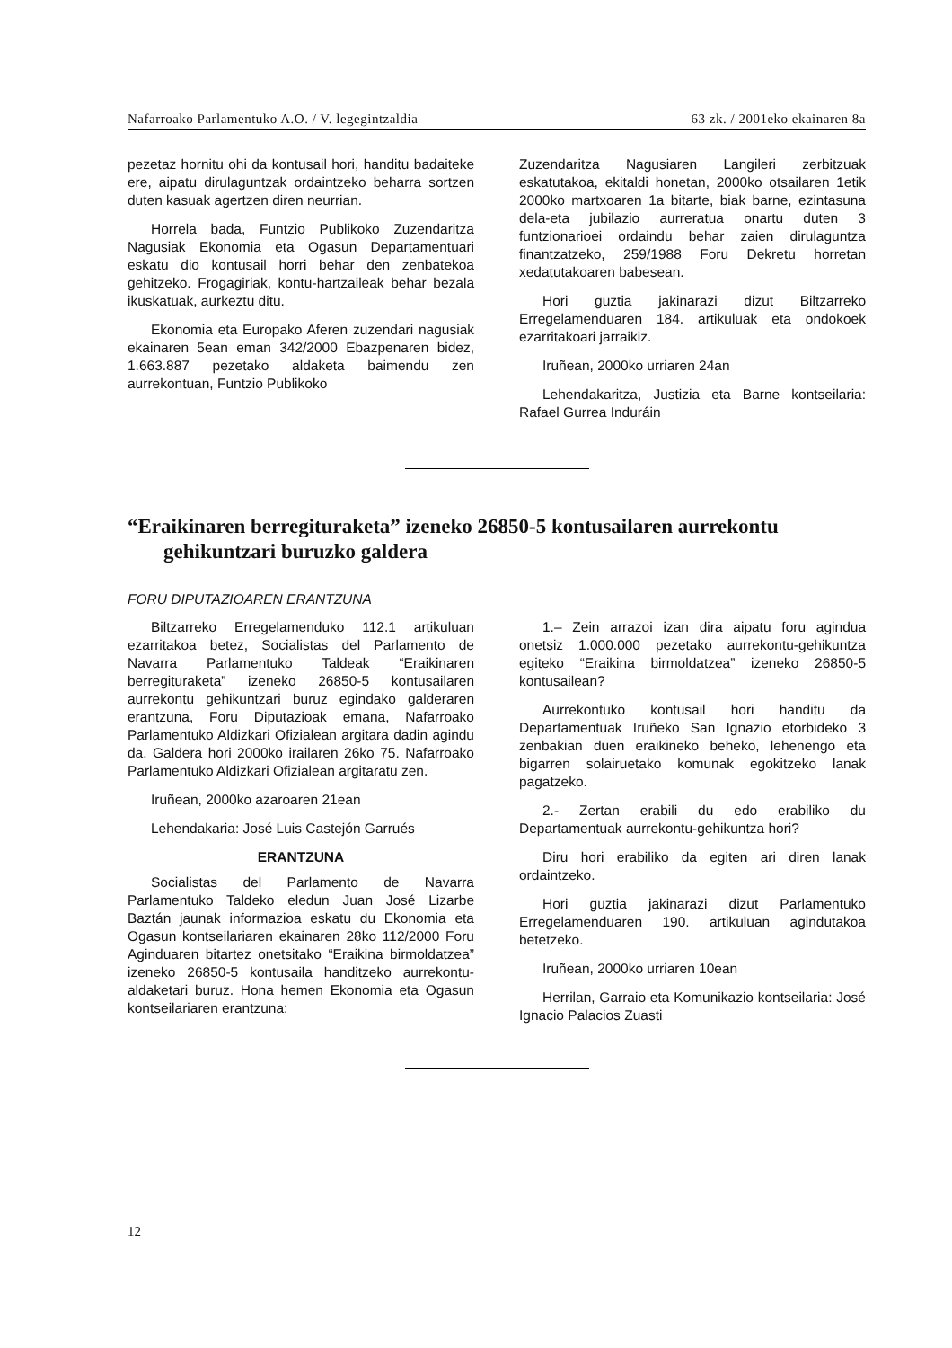Nafarroako Parlamentuko A.O. / V. legegintzaldia 63 zk. / 2001eko ekainaren 8a
pezetaz hornitu ohi da kontusail hori, handitu badaiteke ere, aipatu dirulaguntzak ordaintzeko beharra sortzen duten kasuak agertzen diren neurrian.
Horrela bada, Funtzio Publikoko Zuzendaritza Nagusiak Ekonomia eta Ogasun Departamentuari eskatu dio kontusail horri behar den zenbatekoa gehitzeko. Frogagiriak, kontu-hartzaileak behar bezala ikuskatuak, aurkeztu ditu.
Ekonomia eta Europako Aferen zuzendari nagusiak ekainaren 5ean eman 342/2000 Ebazpenaren bidez, 1.663.887 pezetako aldaketa baimendu zen aurrekontuan, Funtzio Publikoko
Zuzendaritza Nagusiaren Langileri zerbitzuak eskatutakoa, ekitaldi honetan, 2000ko otsailaren 1etik 2000ko martxoaren 1a bitarte, biak barne, ezintasuna dela-eta jubilazio aurreratua onartu duten 3 funtzionarioei ordaindu behar zaien dirulaguntza finantzatzeko, 259/1988 Foru Dekretu horretan xedatutakoaren babesean.
Hori guztia jakinarazi dizut Biltzarreko Erregelamenduaren 184. artikuluak eta ondokoek ezarritakoari jarraikiz.
Iruñean, 2000ko urriaren 24an
Lehendakaritza, Justizia eta Barne kontseilaria: Rafael Gurrea Induráin
“Eraikinaren berregituraketa” izeneko 26850-5 kontusailaren aurrekontu gehikuntzari buruzko galdera
FORU DIPUTAZIOAREN ERANTZUNA
Biltzarreko Erregelamenduko 112.1 artikuluan ezarritakoa betez, Socialistas del Parlamento de Navarra Parlamentuko Taldeak “Eraikinaren berregituraketa” izeneko 26850-5 kontusailaren aurrekontu gehikuntzari buruz egindako galderaren erantzuna, Foru Diputazioak emana, Nafarroako Parlamentuko Aldizkari Ofizialean argitara dadin agindu da. Galdera hori 2000ko irailaren 26ko 75. Nafarroako Parlamentuko Aldizkari Ofizialean argitaratu zen.
Iruñean, 2000ko azaroaren 21ean
Lehendakaria: José Luis Castejón Garrués
ERANTZUNA
Socialistas del Parlamento de Navarra Parlamentuko Taldeko eledun Juan José Lizarbe Baztán jaunak informazioa eskatu du Ekonomia eta Ogasun kontseilariaren ekainaren 28ko 112/2000 Foru Aginduaren bitartez onetsitako “Eraikina birmoldatzea” izeneko 26850-5 kontusaila handitzeko aurrekontu-aldaketari buruz. Hona hemen Ekonomia eta Ogasun kontseilariaren erantzuna:
1.– Zein arrazoi izan dira aipatu foru agindua onetsiz 1.000.000 pezetako aurrekontu-gehikuntza egiteko “Eraikina birmoldatzea” izeneko 26850-5 kontusailean?
Aurrekontuko kontusail hori handitu da Departamentuak Iruñeko San Ignazio etorbideko 3 zenbakian duen eraikineko beheko, lehenengo eta bigarren solairuetako komunak egokitzeko lanak pagatzeko.
2.- Zertan erabili du edo erabiliko du Departamentuak aurrekontu-gehikuntza hori?
Diru hori erabiliko da egiten ari diren lanak ordaintzeko.
Hori guztia jakinarazi dizut Parlamentuko Erregelamenduaren 190. artikuluan agindutakoa betetzeko.
Iruñean, 2000ko urriaren 10ean
Herrilan, Garraio eta Komunikazio kontseilaria: José Ignacio Palacios Zuasti
12